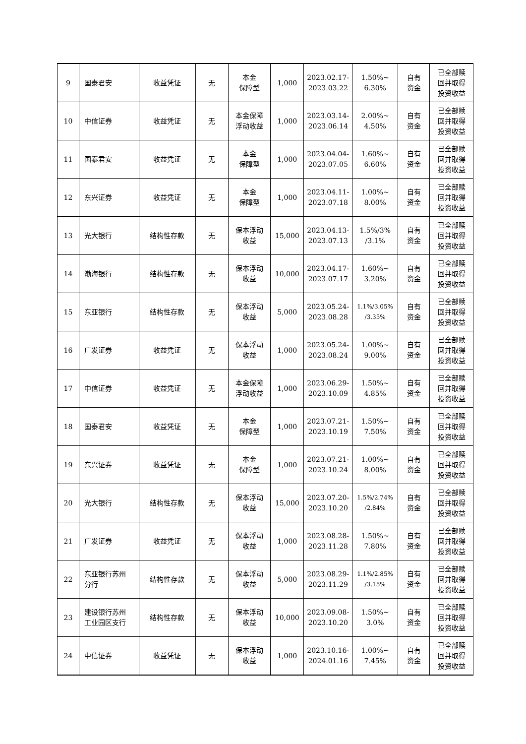| 9 | 国泰君安 | 收益凭证 | 无 | 本金 保障型 | 1,000 | 2023.02.17- 2023.03.22 | 1.50%~ 6.30% | 自有 资金 | 已全部赎 回并取得 投资收益 |
| 10 | 中信证券 | 收益凭证 | 无 | 本金保障 浮动收益 | 1,000 | 2023.03.14- 2023.06.14 | 2.00%~ 4.50% | 自有 资金 | 已全部赎 回并取得 投资收益 |
| 11 | 国泰君安 | 收益凭证 | 无 | 本金 保障型 | 1,000 | 2023.04.04- 2023.07.05 | 1.60%~ 6.60% | 自有 资金 | 已全部赎 回并取得 投资收益 |
| 12 | 东兴证券 | 收益凭证 | 无 | 本金 保障型 | 1,000 | 2023.04.11- 2023.07.18 | 1.00%~ 8.00% | 自有 资金 | 已全部赎 回并取得 投资收益 |
| 13 | 光大银行 | 结构性存款 | 无 | 保本浮动 收益 | 15,000 | 2023.04.13- 2023.07.13 | 1.5%/3% /3.1% | 自有 资金 | 已全部赎 回并取得 投资收益 |
| 14 | 渤海银行 | 结构性存款 | 无 | 保本浮动 收益 | 10,000 | 2023.04.17- 2023.07.17 | 1.60%~ 3.20% | 自有 资金 | 已全部赎 回并取得 投资收益 |
| 15 | 东亚银行 | 结构性存款 | 无 | 保本浮动 收益 | 5,000 | 2023.05.24- 2023.08.28 | 1.1%/3.05% /3.35% | 自有 资金 | 已全部赎 回并取得 投资收益 |
| 16 | 广发证券 | 收益凭证 | 无 | 保本浮动 收益 | 1,000 | 2023.05.24- 2023.08.24 | 1.00%~ 9.00% | 自有 资金 | 已全部赎 回并取得 投资收益 |
| 17 | 中信证券 | 收益凭证 | 无 | 本金保障 浮动收益 | 1,000 | 2023.06.29- 2023.10.09 | 1.50%~ 4.85% | 自有 资金 | 已全部赎 回并取得 投资收益 |
| 18 | 国泰君安 | 收益凭证 | 无 | 本金 保障型 | 1,000 | 2023.07.21- 2023.10.19 | 1.50%~ 7.50% | 自有 资金 | 已全部赎 回并取得 投资收益 |
| 19 | 东兴证券 | 收益凭证 | 无 | 本金 保障型 | 1,000 | 2023.07.21- 2023.10.24 | 1.00%~ 8.00% | 自有 资金 | 已全部赎 回并取得 投资收益 |
| 20 | 光大银行 | 结构性存款 | 无 | 保本浮动 收益 | 15,000 | 2023.07.20- 2023.10.20 | 1.5%/2.74% /2.84% | 自有 资金 | 已全部赎 回并取得 投资收益 |
| 21 | 广发证券 | 收益凭证 | 无 | 保本浮动 收益 | 1,000 | 2023.08.28- 2023.11.28 | 1.50%~ 7.80% | 自有 资金 | 已全部赎 回并取得 投资收益 |
| 22 | 东亚银行苏州 分行 | 结构性存款 | 无 | 保本浮动 收益 | 5,000 | 2023.08.29- 2023.11.29 | 1.1%/2.85% /3.15% | 自有 资金 | 已全部赎 回并取得 投资收益 |
| 23 | 建设银行苏州 工业园区支行 | 结构性存款 | 无 | 保本浮动 收益 | 10,000 | 2023.09.08- 2023.10.20 | 1.50%~ 3.0% | 自有 资金 | 已全部赎 回并取得 投资收益 |
| 24 | 中信证券 | 收益凭证 | 无 | 保本浮动 收益 | 1,000 | 2023.10.16- 2024.01.16 | 1.00%~ 7.45% | 自有 资金 | 已全部赎 回并取得 投资收益 |